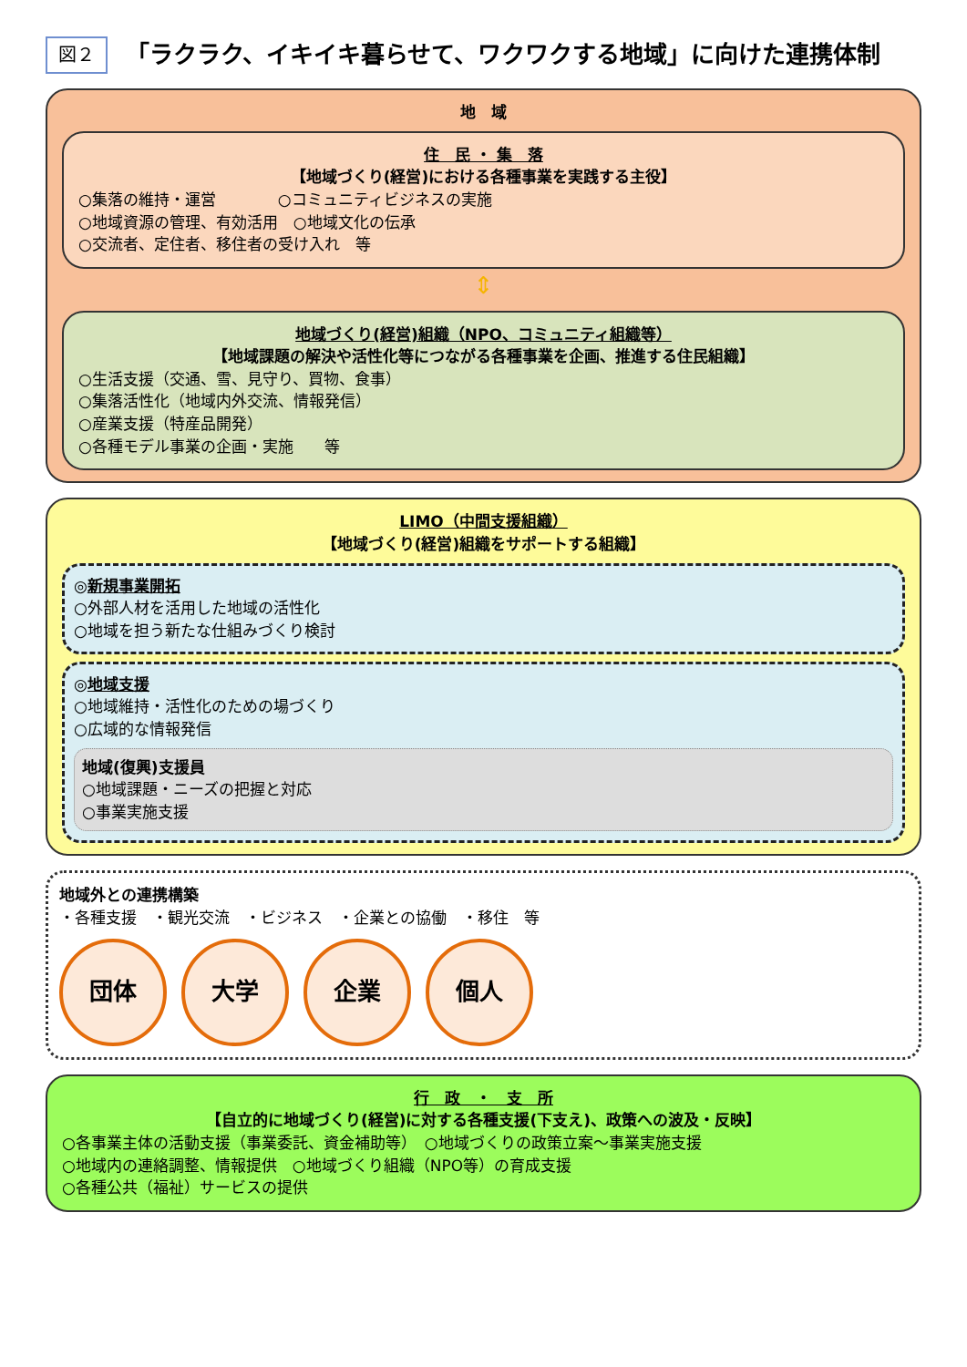図２
「ラクラク、イキイキ暮らせて、ワクワクする地域」に向けた連携体制
地　域
住　民 ・ 集　落
【地域づくり(経営)における各種事業を実践する主役】
○集落の維持・運営　　　　○コミュニティビジネスの実施
○地域資源の管理、有効活用　○地域文化の伝承
○交流者、定住者、移住者の受け入れ　等
⇕
地域づくり(経営)組織（NPO、コミュニティ組織等）
【地域課題の解決や活性化等につながる各種事業を企画、推進する住民組織】
○生活支援（交通、雪、見守り、買物、食事）
○集落活性化（地域内外交流、情報発信）
○産業支援（特産品開発）
○各種モデル事業の企画・実施　　等
LIMO（中間支援組織）
【地域づくり(経営)組織をサポートする組織】
◎新規事業開拓
○外部人材を活用した地域の活性化
○地域を担う新たな仕組みづくり検討
◎地域支援
○地域維持・活性化のための場づくり
○広域的な情報発信
地域(復興)支援員
○地域課題・ニーズの把握と対応
○事業実施支援
地域外との連携構築
・各種支援　・観光交流　・ビジネス　・企業との協働　・移住　等
団体 大学 企業 個人
行　政　・　支　所
【自立的に地域づくり(経営)に対する各種支援(下支え)、政策への波及・反映】
○各事業主体の活動支援（事業委託、資金補助等）　○地域づくりの政策立案～事業実施支援
○地域内の連絡調整、情報提供　○地域づくり組織（NPO等）の育成支援
○各種公共（福祉）サービスの提供